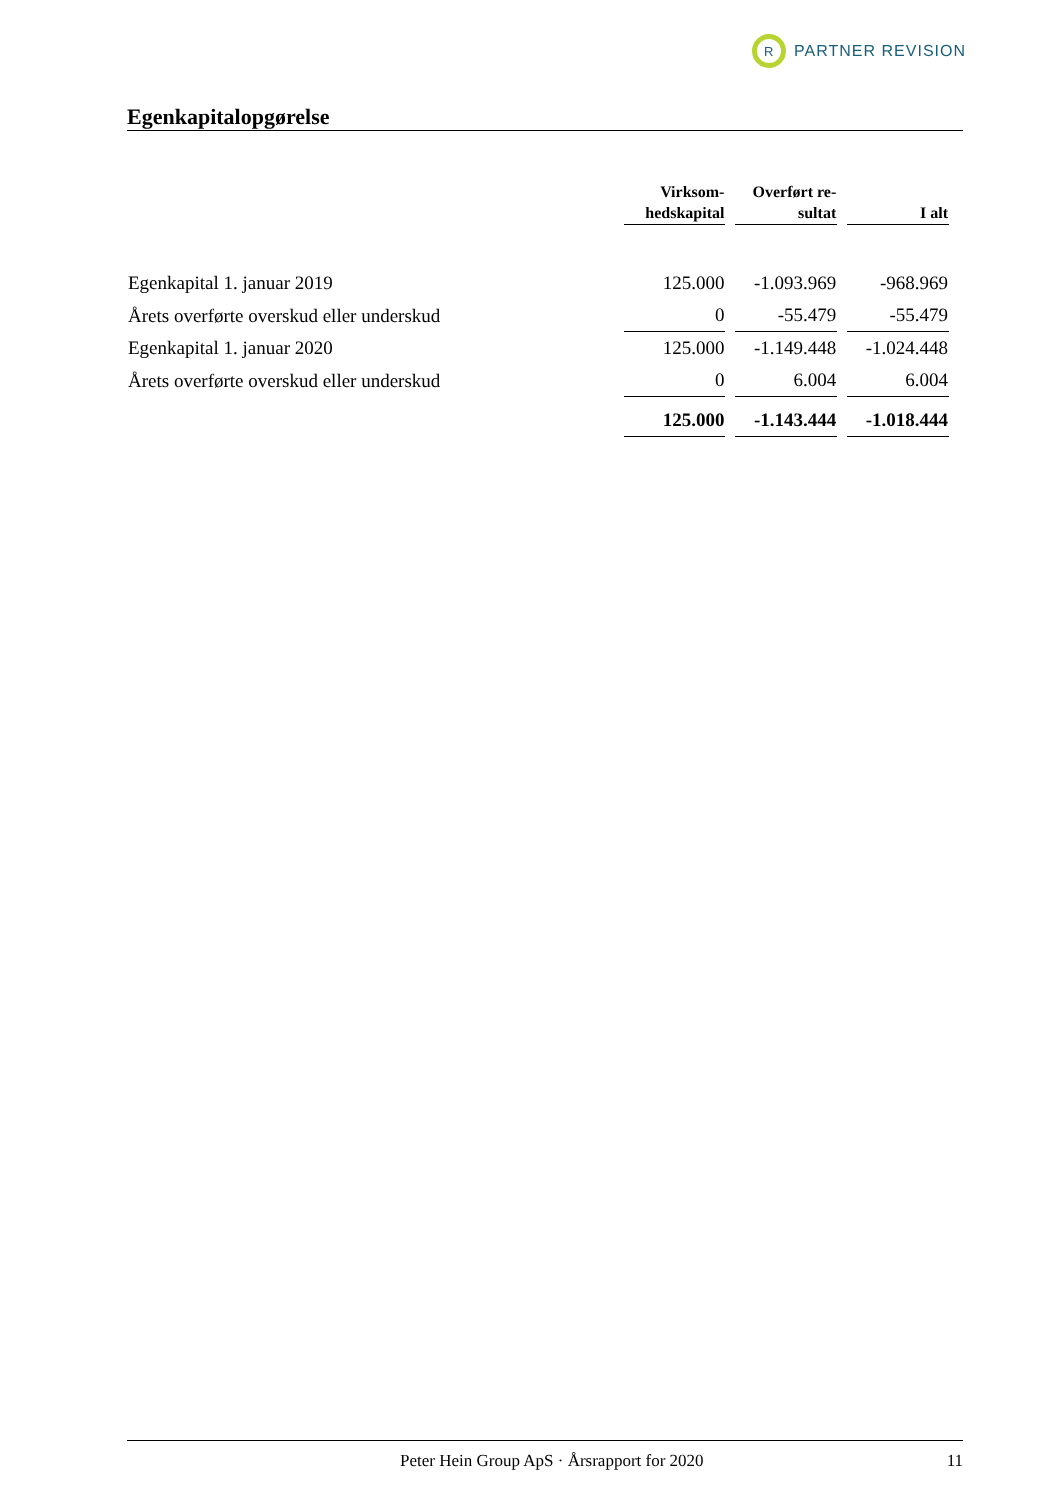R
PARTNER REVISION
Egenkapitalopgørelse
| | Virksom- hedskapital | Overført re- sultat | I alt |
| --- | --- | --- | --- |
| Egenkapital 1. januar 2019 | 125.000 | -1.093.969 | -968.969 |
| Årets overførte overskud eller underskud | 0 | -55.479 | -55.479 |
| Egenkapital 1. januar 2020 | 125.000 | -1.149.448 | -1.024.448 |
| Årets overførte overskud eller underskud | 0 | 6.004 | 6.004 |
| | 125.000 | -1.143.444 | -1.018.444 |
Peter Hein Group ApS · Årsrapport for 2020 11